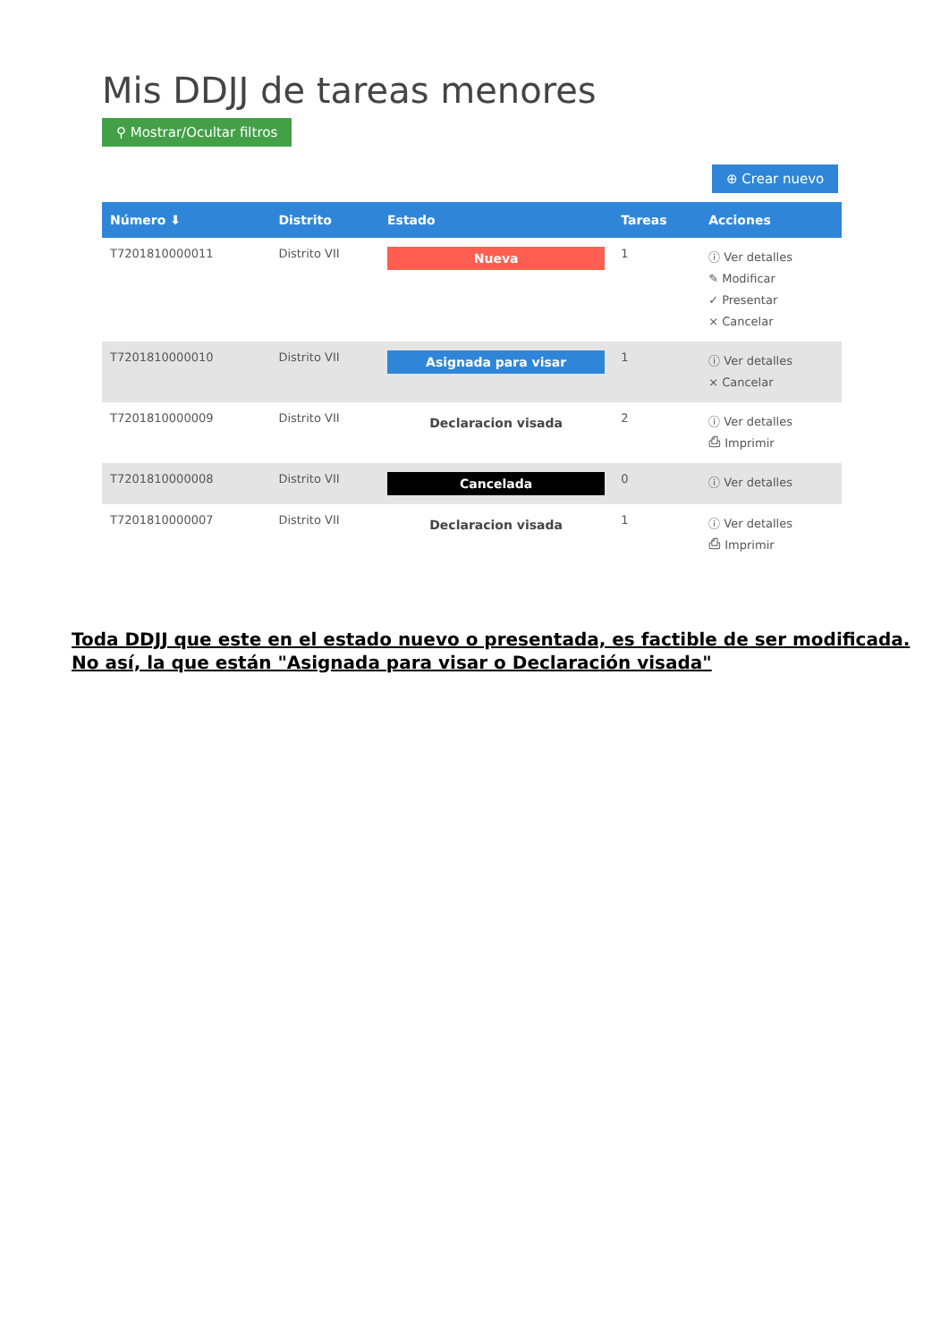Mis DDJJ de tareas menores
⚲ Mostrar/Ocultar filtros
⊕ Crear nuevo
| Número ⬇ | Distrito | Estado | Tareas | Acciones |
| --- | --- | --- | --- | --- |
| T7201810000011 | Distrito VII | Nueva | 1 | ⓘ Ver detalles ✎ Modificar ✓ Presentar × Cancelar |
| T7201810000010 | Distrito VII | Asignada para visar | 1 | ⓘ Ver detalles × Cancelar |
| T7201810000009 | Distrito VII | Declaracion visada | 2 | ⓘ Ver detalles ⎙ Imprimir |
| T7201810000008 | Distrito VII | Cancelada | 0 | ⓘ Ver detalles |
| T7201810000007 | Distrito VII | Declaracion visada | 1 | ⓘ Ver detalles ⎙ Imprimir |
Toda DDJJ que este en el estado nuevo o presentada, es factible de ser modificada.
No así, la que están "Asignada para visar o Declaración visada"